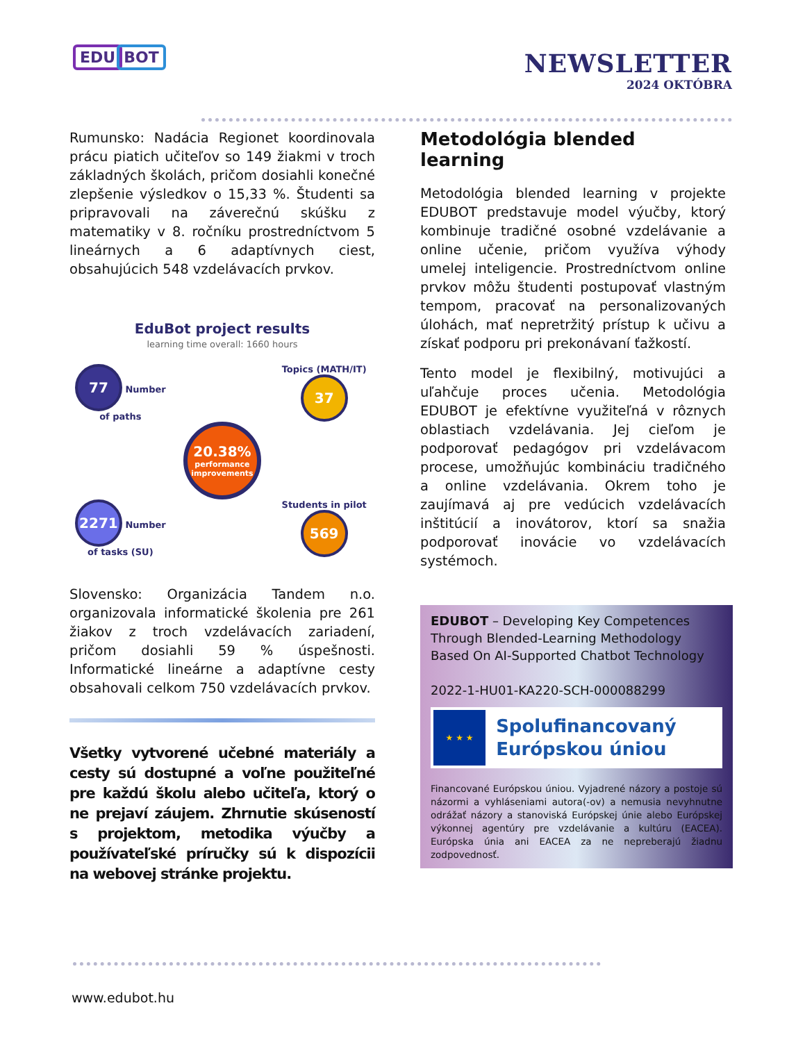EDU BOT
NEWSLETTER
2024 OKTÓBRA
Rumunsko: Nadácia Regionet koordinovala prácu piatich učiteľov so 149 žiakmi v troch základných školách, pričom dosiahli konečné zlepšenie výsledkov o 15,33 %. Študenti sa pripravovali na záverečnú skúšku z matematiky v 8. ročníku prostredníctvom 5 lineárnych a 6 adaptívnych ciest, obsahujúcich 548 vzdelávacích prvkov.
EduBot project results
learning time overall: 1660 hours
77 Number of paths
Topics (MATH/IT) 37
20.38% performance improvements
2271 Number of tasks (SU)
Students in pilot 569
Slovensko: Organizácia Tandem n.o. organizovala informatické školenia pre 261 žiakov z troch vzdelávacích zariadení, pričom dosiahli 59 % úspešnosti. Informatické lineárne a adaptívne cesty obsahovali celkom 750 vzdelávacích prvkov.
Všetky vytvorené učebné materiály a cesty sú dostupné a voľne použiteľné pre každú školu alebo učiteľa, ktorý o ne prejaví záujem. Zhrnutie skúseností s projektom, metodika výučby a používateľské príručky sú k dispozícii na webovej stránke projektu.
Metodológia blended learning
Metodológia blended learning v projekte EDUBOT predstavuje model výučby, ktorý kombinuje tradičné osobné vzdelávanie a online učenie, pričom využíva výhody umelej inteligencie. Prostredníctvom online prvkov môžu študenti postupovať vlastným tempom, pracovať na personalizovaných úlohách, mať nepretržitý prístup k učivu a získať podporu pri prekonávaní ťažkostí.
Tento model je flexibilný, motivujúci a uľahčuje proces učenia. Metodológia EDUBOT je efektívne využiteľná v rôznych oblastiach vzdelávania. Jej cieľom je podporovať pedagógov pri vzdelávacom procese, umožňujúc kombináciu tradičného a online vzdelávania. Okrem toho je zaujímavá aj pre vedúcich vzdelávacích inštitúcií a inovátorov, ktorí sa snažia podporovať inovácie vo vzdelávacích systémoch.
EDUBOT – Developing Key Competences Through Blended-Learning Methodology Based On AI-Supported Chatbot Technology
2022-1-HU01-KA220-SCH-000088299
★ ★ ★
Spolufinancovaný Európskou úniou
Financované Európskou úniou. Vyjadrené názory a postoje sú názormi a vyhláseniami autora(-ov) a nemusia nevyhnutne odrážať názory a stanoviská Európskej únie alebo Európskej výkonnej agentúry pre vzdelávanie a kultúru (EACEA). Európska únia ani EACEA za ne nepreberajú žiadnu zodpovednosť.
www.edubot.hu